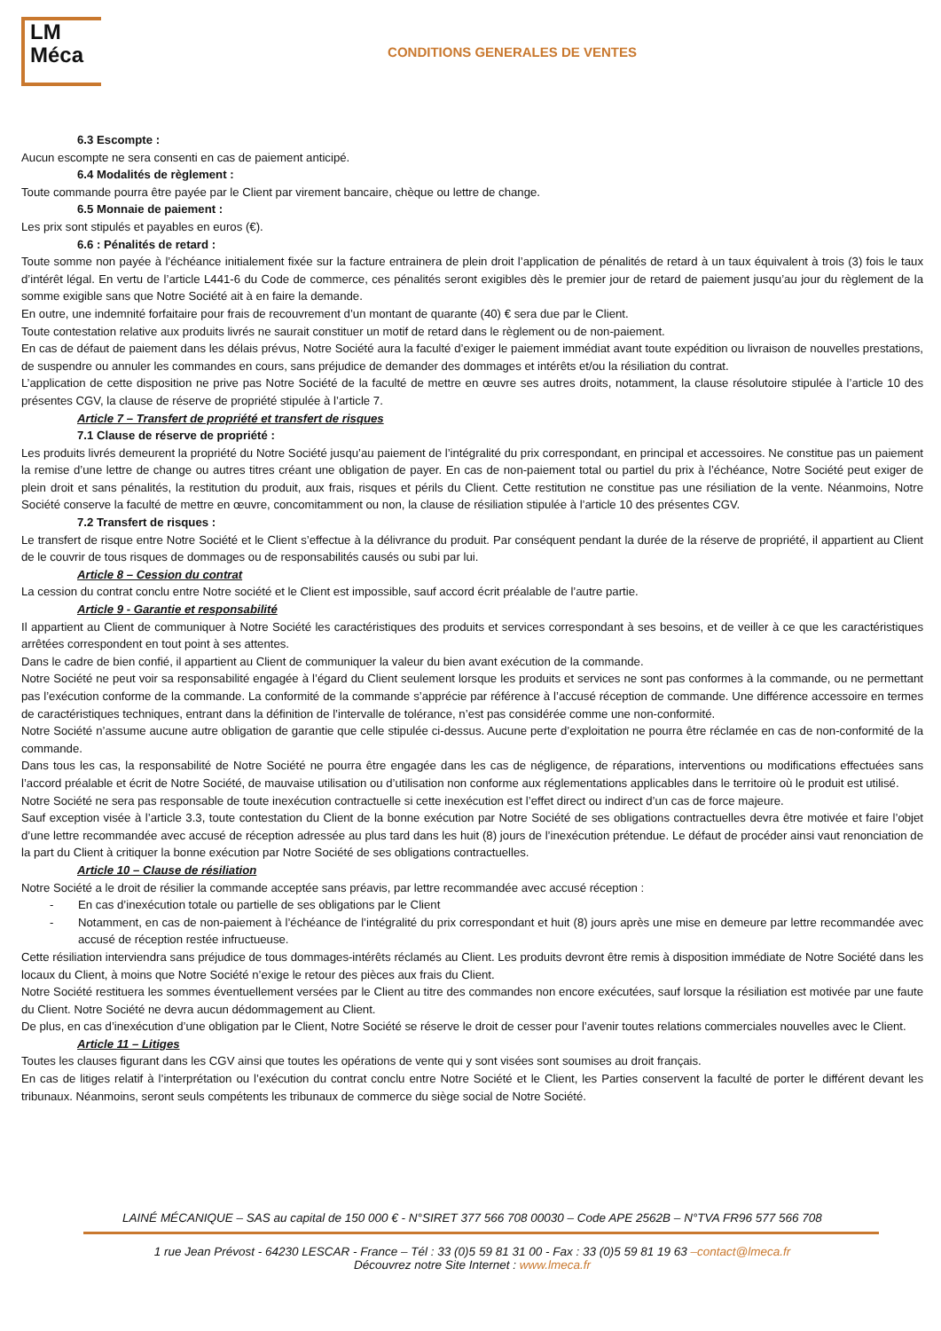LM
Méca
CONDITIONS GENERALES DE VENTES
6.3 Escompte :
Aucun escompte ne sera consenti en cas de paiement anticipé.
6.4 Modalités de règlement :
Toute commande pourra être payée par le Client par virement bancaire, chèque ou lettre de change.
6.5 Monnaie de paiement :
Les prix sont stipulés et payables en euros (€).
6.6 : Pénalités de retard :
Toute somme non payée à l’échéance initialement fixée sur la facture entrainera de plein droit l’application de pénalités de retard à un taux équivalent à trois (3) fois le taux d’intérêt légal. En vertu de l’article L441-6 du Code de commerce, ces pénalités seront exigibles dès le premier jour de retard de paiement jusqu’au jour du règlement de la somme exigible sans que Notre Société ait à en faire la demande.
En outre, une indemnité forfaitaire pour frais de recouvrement d’un montant de quarante (40) € sera due par le Client.
Toute contestation relative aux produits livrés ne saurait constituer un motif de retard dans le règlement ou de non-paiement.
En cas de défaut de paiement dans les délais prévus, Notre Société aura la faculté d’exiger le paiement immédiat avant toute expédition ou livraison de nouvelles prestations, de suspendre ou annuler les commandes en cours, sans préjudice de demander des dommages et intérêts et/ou la résiliation du contrat.
L’application de cette disposition ne prive pas Notre Société de la faculté de mettre en œuvre ses autres droits, notamment, la clause résolutoire stipulée à l’article 10 des présentes CGV, la clause de réserve de propriété stipulée à l’article 7.
Article 7 – Transfert de propriété et transfert de risques
7.1 Clause de réserve de propriété :
Les produits livrés demeurent la propriété du Notre Société jusqu’au paiement de l’intégralité du prix correspondant, en principal et accessoires. Ne constitue pas un paiement la remise d’une lettre de change ou autres titres créant une obligation de payer. En cas de non-paiement total ou partiel du prix à l’échéance, Notre Société peut exiger de plein droit et sans pénalités, la restitution du produit, aux frais, risques et périls du Client. Cette restitution ne constitue pas une résiliation de la vente. Néanmoins, Notre Société conserve la faculté de mettre en œuvre, concomitamment ou non, la clause de résiliation stipulée à l’article 10 des présentes CGV.
7.2 Transfert de risques :
Le transfert de risque entre Notre Société et le Client s’effectue à la délivrance du produit. Par conséquent pendant la durée de la réserve de propriété, il appartient au Client de le couvrir de tous risques de dommages ou de responsabilités causés ou subi par lui.
Article 8 – Cession du contrat
La cession du contrat conclu entre Notre société et le Client est impossible, sauf accord écrit préalable de l’autre partie.
Article 9 - Garantie et responsabilité
Il appartient au Client de communiquer à Notre Société les caractéristiques des produits et services correspondant à ses besoins, et de veiller à ce que les caractéristiques arrêtées correspondent en tout point à ses attentes.
Dans le cadre de bien confié, il appartient au Client de communiquer la valeur du bien avant exécution de la commande.
Notre Société ne peut voir sa responsabilité engagée à l’égard du Client seulement lorsque les produits et services ne sont pas conformes à la commande, ou ne permettant pas l’exécution conforme de la commande. La conformité de la commande s’apprécie par référence à l’accusé réception de commande. Une différence accessoire en termes de caractéristiques techniques, entrant dans la définition de l’intervalle de tolérance, n’est pas considérée comme une non-conformité.
Notre Société n’assume aucune autre obligation de garantie que celle stipulée ci-dessus. Aucune perte d’exploitation ne pourra être réclamée en cas de non-conformité de la commande.
Dans tous les cas, la responsabilité de Notre Société ne pourra être engagée dans les cas de négligence, de réparations, interventions ou modifications effectuées sans l’accord préalable et écrit de Notre Société, de mauvaise utilisation ou d’utilisation non conforme aux réglementations applicables dans le territoire où le produit est utilisé.
Notre Société ne sera pas responsable de toute inexécution contractuelle si cette inexécution est l’effet direct ou indirect d’un cas de force majeure.
Sauf exception visée à l’article 3.3, toute contestation du Client de la bonne exécution par Notre Société de ses obligations contractuelles devra être motivée et faire l’objet d’une lettre recommandée avec accusé de réception adressée au plus tard dans les huit (8) jours de l’inexécution prétendue. Le défaut de procéder ainsi vaut renonciation de la part du Client à critiquer la bonne exécution par Notre Société de ses obligations contractuelles.
Article 10 – Clause de résiliation
Notre Société a le droit de résilier la commande acceptée sans préavis, par lettre recommandée avec accusé réception :
- En cas d’inexécution totale ou partielle de ses obligations par le Client
- Notamment, en cas de non-paiement à l’échéance de l’intégralité du prix correspondant et huit (8) jours après une mise en demeure par lettre recommandée avec accusé de réception restée infructueuse.
Cette résiliation interviendra sans préjudice de tous dommages-intérêts réclamés au Client. Les produits devront être remis à disposition immédiate de Notre Société dans les locaux du Client, à moins que Notre Société n’exige le retour des pièces aux frais du Client.
Notre Société restituera les sommes éventuellement versées par le Client au titre des commandes non encore exécutées, sauf lorsque la résiliation est motivée par une faute du Client. Notre Société ne devra aucun dédommagement au Client.
De plus, en cas d’inexécution d’une obligation par le Client, Notre Société se réserve le droit de cesser pour l’avenir toutes relations commerciales nouvelles avec le Client.
Article 11 – Litiges
Toutes les clauses figurant dans les CGV ainsi que toutes les opérations de vente qui y sont visées sont soumises au droit français.
En cas de litiges relatif à l’interprétation ou l’exécution du contrat conclu entre Notre Société et le Client, les Parties conservent la faculté de porter le différent devant les tribunaux. Néanmoins, seront seuls compétents les tribunaux de commerce du siège social de Notre Société.
LAINÉ MÉCANIQUE – SAS au capital de 150 000 € - N°SIRET 377 566 708 00030 – Code APE 2562B – N°TVA FR96 577 566 708
1 rue Jean Prévost - 64230 LESCAR - France – Tél : 33 (0)5 59 81 31 00 - Fax : 33 (0)5 59 81 19 63 –contact@lmeca.fr
Découvrez notre Site Internet : www.lmeca.fr